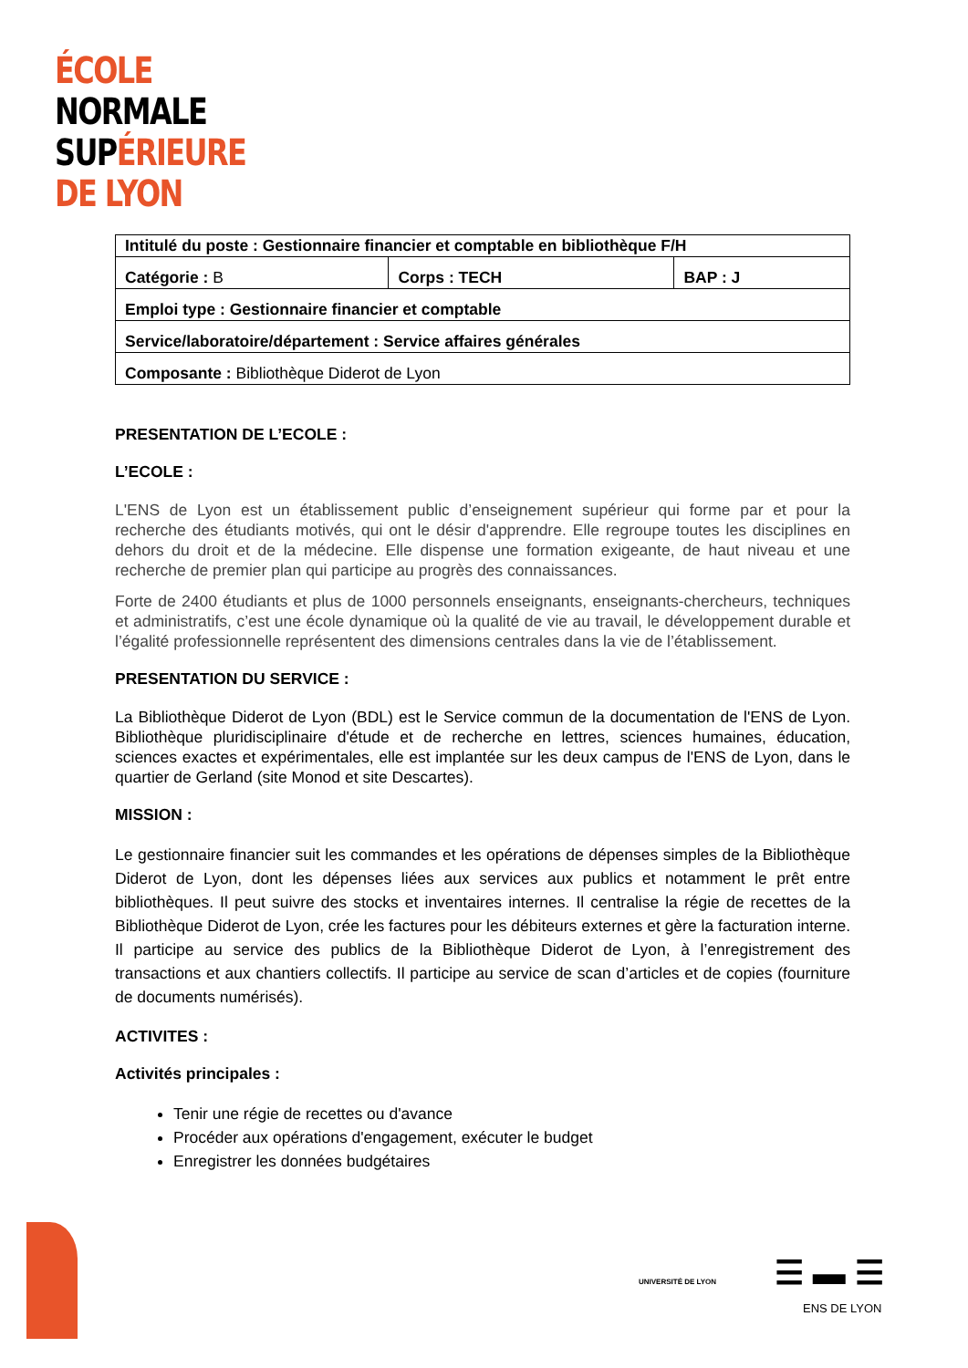ÉCOLE
NORMALE
SUPÉRIEURE
DE LYON
| Intitulé du poste : Gestionnaire financier et comptable en bibliothèque F/H | | |
| Catégorie : B | Corps : TECH | BAP : J |
| Emploi type : Gestionnaire financier et comptable | | |
| Service/laboratoire/département : Service affaires générales | | |
| Composante : Bibliothèque Diderot de Lyon | | |
PRESENTATION DE L’ECOLE :
L’ECOLE :
L'ENS de Lyon est un établissement public d’enseignement supérieur qui forme par et pour la recherche des étudiants motivés, qui ont le désir d'apprendre. Elle regroupe toutes les disciplines en dehors du droit et de la médecine. Elle dispense une formation exigeante, de haut niveau et une recherche de premier plan qui participe au progrès des connaissances.
Forte de 2400 étudiants et plus de 1000 personnels enseignants, enseignants-chercheurs, techniques et administratifs, c’est une école dynamique où la qualité de vie au travail, le développement durable et l’égalité professionnelle représentent des dimensions centrales dans la vie de l’établissement.
PRESENTATION DU SERVICE :
La Bibliothèque Diderot de Lyon (BDL) est le Service commun de la documentation de l'ENS de Lyon. Bibliothèque pluridisciplinaire d'étude et de recherche en lettres, sciences humaines, éducation, sciences exactes et expérimentales, elle est implantée sur les deux campus de l'ENS de Lyon, dans le quartier de Gerland (site Monod et site Descartes).
MISSION :
Le gestionnaire financier suit les commandes et les opérations de dépenses simples de la Bibliothèque Diderot de Lyon, dont les dépenses liées aux services aux publics et notamment le prêt entre bibliothèques. Il peut suivre des stocks et inventaires internes. Il centralise la régie de recettes de la Bibliothèque Diderot de Lyon, crée les factures pour les débiteurs externes et gère la facturation interne. Il participe au service des publics de la Bibliothèque Diderot de Lyon, à l’enregistrement des transactions et aux chantiers collectifs. Il participe au service de scan d’articles et de copies (fourniture de documents numérisés).
ACTIVITES :
Activités principales :
Tenir une régie de recettes ou d'avance
Procéder aux opérations d'engagement, exécuter le budget
Enregistrer les données budgétaires
UNIVERSITÉ DE LYON ☰ ▬ ☰
ENS DE LYON